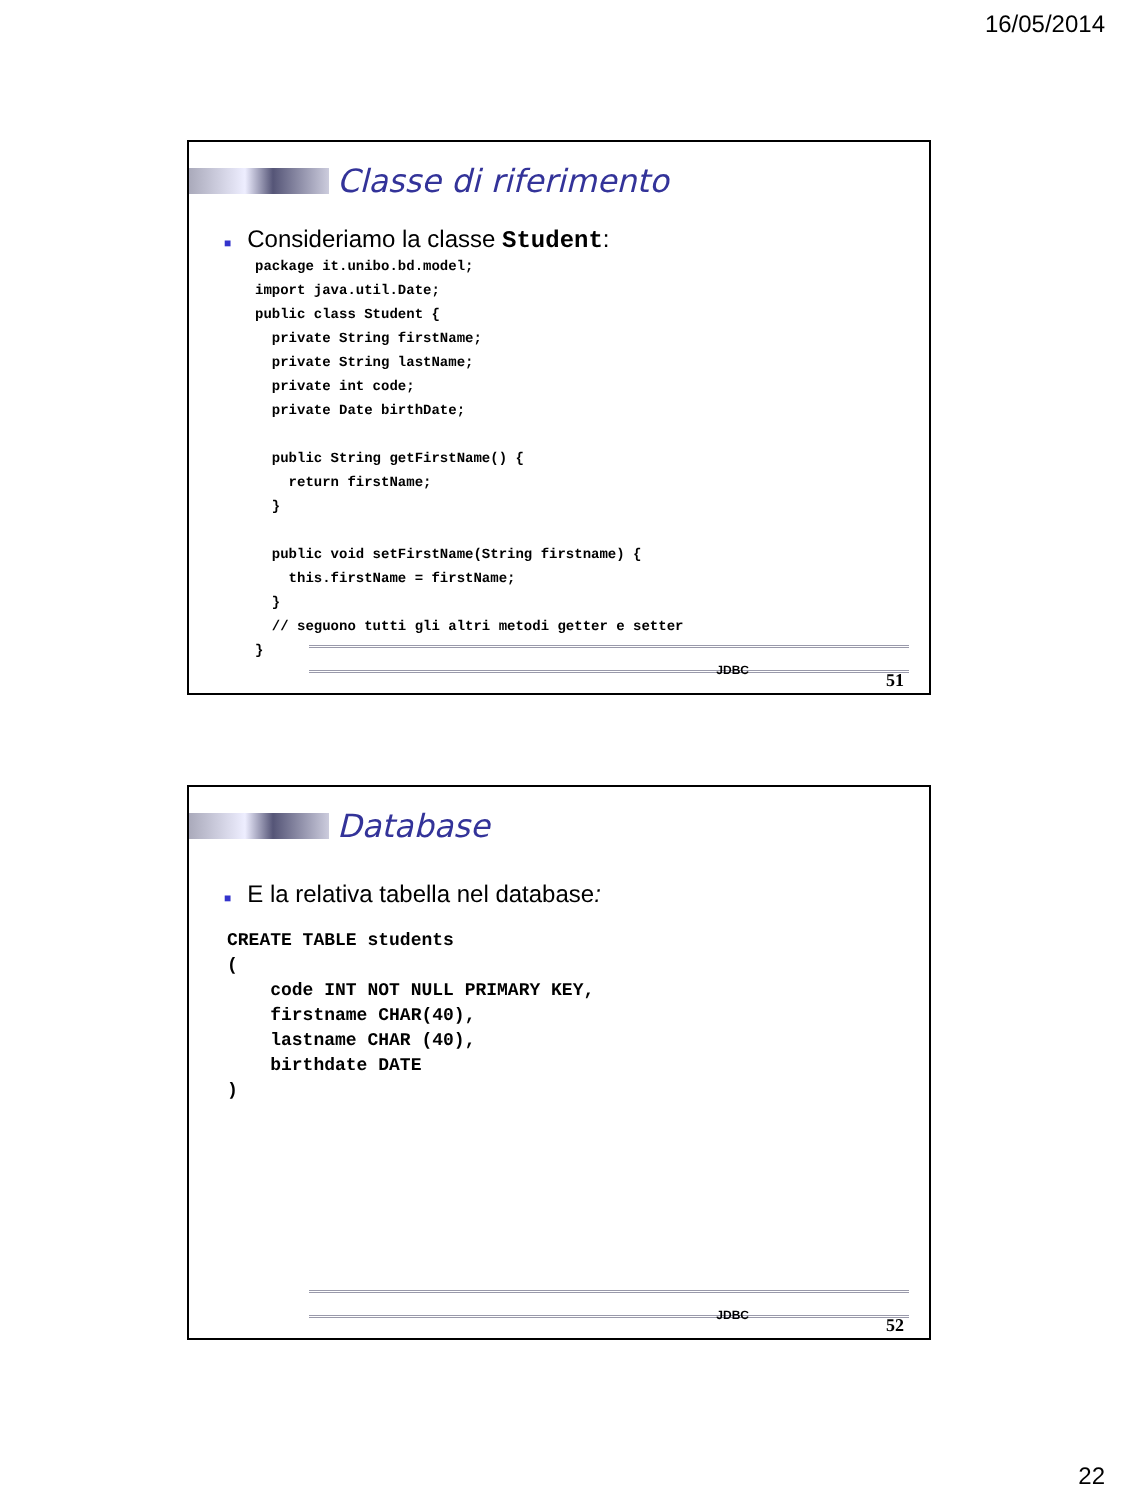16/05/2014
Classe di riferimento
■ Consideriamo la classe Student:
package it.unibo.bd.model;
import java.util.Date;
public class Student {
  private String firstName;
  private String lastName;
  private int code;
  private Date birthDate;

  public String getFirstName() {
    return firstName;
  }

  public void setFirstName(String firstname) {
    this.firstName = firstName;
  }
  // seguono tutti gli altri metodi getter e setter
}
JDBC 51
Database
■ E la relativa tabella nel database:
CREATE TABLE students
(
    code INT NOT NULL PRIMARY KEY,
    firstname CHAR(40),
    lastname CHAR (40),
    birthdate DATE
)
JDBC 52
22